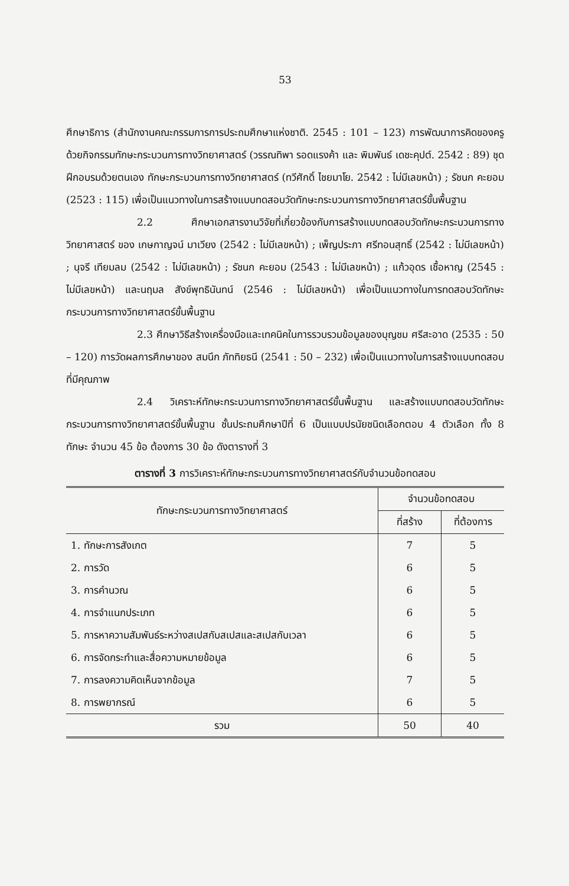53
ศึกษาธิการ (สำนักงานคณะกรรมการการประถมศึกษาแห่งชาติ. 2545 : 101 – 123) การพัฒนาการคิดของครูด้วยกิจกรรมทักษะกระบวนการทางวิทยาศาสตร์ (วรรณทิพา รอดแรงค้า และ พิมพันธ์ เดชะคุปต์. 2542 : 89) ชุดฝึกอบรมด้วยตนเอง ทักษะกระบวนการทางวิทยาศาสตร์ (ทวีศักดิ์ ไชยมาโย. 2542 : ไม่มีเลขหน้า) ; รัชนก คะยอม (2523 : 115) เพื่อเป็นแนวทางในการสร้างแบบทดสอบวัดทักษะกระบวนการทางวิทยาศาสตร์ขั้นพื้นฐาน
2.2 ศึกษาเอกสารงานวิจัยที่เกี่ยวข้องกับการสร้างแบบทดสอบวัดทักษะกระบวนการทางวิทยาศาสตร์ ของ เกษกาญจน์ มาเวียง (2542 : ไม่มีเลขหน้า) ; เพ็ญประภา ศรีทอนสุทธิ์ (2542 : ไม่มีเลขหน้า) ; นุจรี เทียมลม (2542 : ไม่มีเลขหน้า) ; รัชนก คะยอม (2543 : ไม่มีเลขหน้า) ; แก้วอุดร เชื้อหาญ (2545 : ไม่มีเลขหน้า) และนฤมล สังข์พุทธินันทน์ (2546 : ไม่มีเลขหน้า) เพื่อเป็นแนวทางในการทดสอบวัดทักษะกระบวนการทางวิทยาศาสตร์ขั้นพื้นฐาน
2.3 ศึกษาวิธีสร้างเครื่องมือและเทคนิคในการรวบรวมข้อมูลของบุญชม ศรีสะอาด (2535 : 50 – 120) การวัดผลการศึกษาของ สมนึก ภัททิยธนี (2541 : 50 – 232) เพื่อเป็นแนวทางในการสร้างแบบทดสอบที่มีคุณภาพ
2.4 วิเคราะห์ทักษะกระบวนการทางวิทยาศาสตร์ขั้นพื้นฐาน และสร้างแบบทดสอบวัดทักษะกระบวนการทางวิทยาศาสตร์ขั้นพื้นฐาน ชั้นประถมศึกษาปีที่ 6 เป็นแบบปรนัยชนิดเลือกตอบ 4 ตัวเลือก ทั้ง 8 ทักษะ จำนวน 45 ข้อ ต้องการ 30 ข้อ ดังตารางที่ 3
ตารางที่ 3 การวิเคราะห์ทักษะกระบวนการทางวิทยาศาสตร์กับจำนวนข้อทดสอบ
| ทักษะกระบวนการทางวิทยาศาสตร์ | จำนวนข้อทดสอบ | |
| --- | --- | --- |
| | ที่สร้าง | ที่ต้องการ |
| 1. ทักษะการสังเกต | 7 | 5 |
| 2. การวัด | 6 | 5 |
| 3. การคำนวณ | 6 | 5 |
| 4. การจำแนกประเภท | 6 | 5 |
| 5. การหาความสัมพันธ์ระหว่างสเปสกับสเปสและสเปสกับเวลา | 6 | 5 |
| 6. การจัดกระทำและสื่อความหมายข้อมูล | 6 | 5 |
| 7. การลงความคิดเห็นจากข้อมูล | 7 | 5 |
| 8. การพยากรณ์ | 6 | 5 |
| รวม | 50 | 40 |